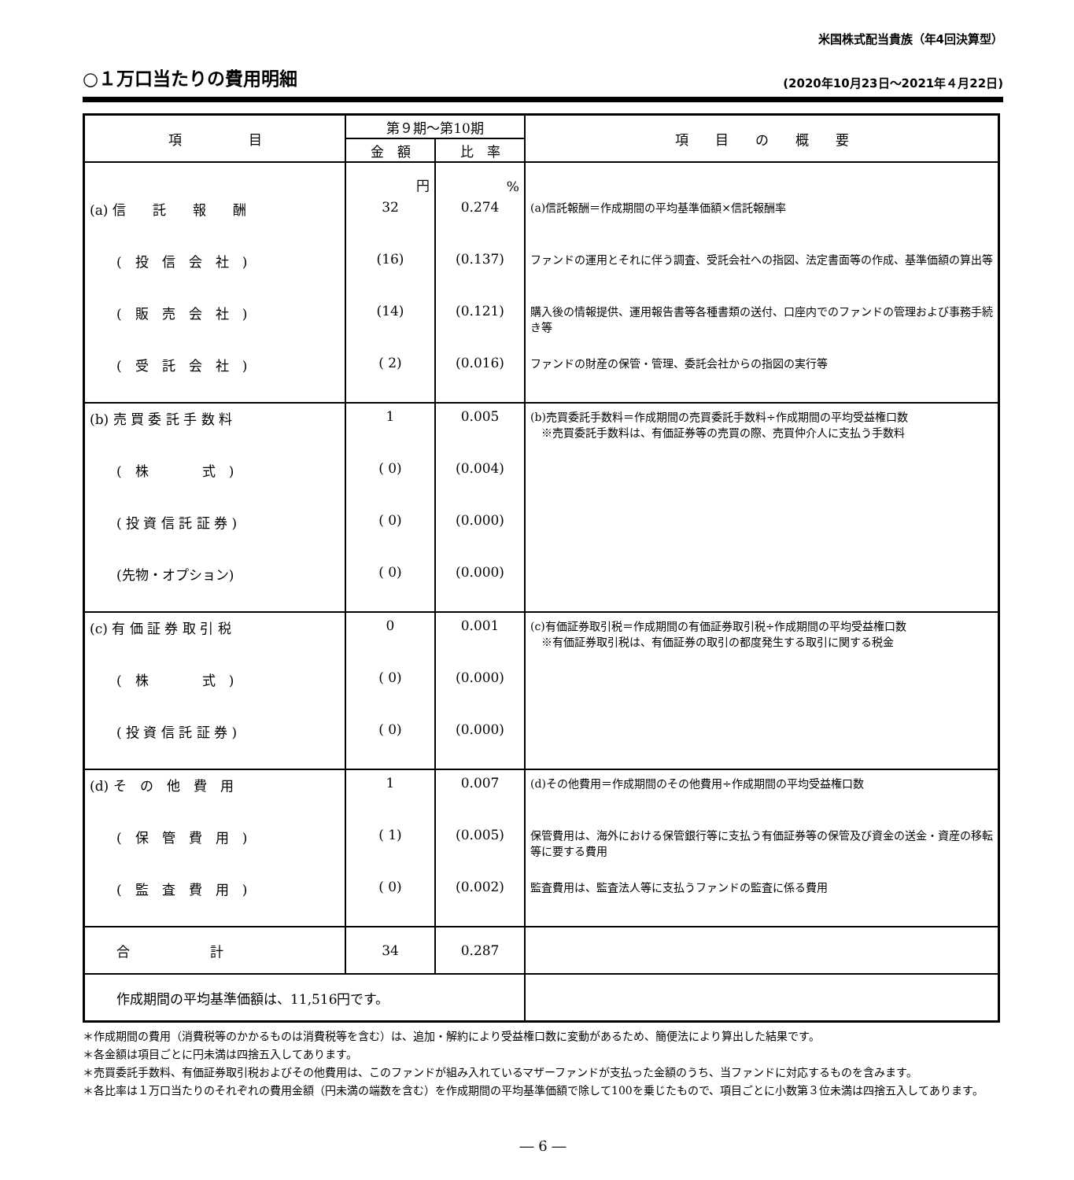米国株式配当貴族（年4回決算型）
○１万口当たりの費用明細
(2020年10月23日～2021年４月22日)
| 項 目 | 第９期～第10期 | | 項 目 の 概 要 |
| --- | --- | --- | --- |
| | 金 額 | 比 率 | |
| | 円 | % | |
| (a) 信 託 報 酬 | 32 | 0.274 | (a)信託報酬＝作成期間の平均基準価額×信託報酬率 |
| ( 投 信 会 社 ) | (16) | (0.137) | ファンドの運用とそれに伴う調査、受託会社への指図、法定書面等の作成、基準価額の算出等 |
| ( 販 売 会 社 ) | (14) | (0.121) | 購入後の情報提供、運用報告書等各種書類の送付、口座内でのファンドの管理および事務手続き等 |
| ( 受 託 会 社 ) | ( 2) | (0.016) | ファンドの財産の保管・管理、委託会社からの指図の実行等 |
| (b) 売 買 委 託 手 数 料 | 1 | 0.005 | (b)売買委託手数料＝作成期間の売買委託手数料÷作成期間の平均受益権口数 ※売買委託手数料は、有価証券等の売買の際、売買仲介人に支払う手数料 |
| ( 株 式 ) | ( 0) | (0.004) | |
| ( 投 資 信 託 証 券 ) | ( 0) | (0.000) | |
| (先物・オプション) | ( 0) | (0.000) | |
| (c) 有 価 証 券 取 引 税 | 0 | 0.001 | (c)有価証券取引税＝作成期間の有価証券取引税÷作成期間の平均受益権口数 ※有価証券取引税は、有価証券の取引の都度発生する取引に関する税金 |
| ( 株 式 ) | ( 0) | (0.000) | |
| ( 投 資 信 託 証 券 ) | ( 0) | (0.000) | |
| (d) そ の 他 費 用 | 1 | 0.007 | (d)その他費用＝作成期間のその他費用÷作成期間の平均受益権口数 |
| ( 保 管 費 用 ) | ( 1) | (0.005) | 保管費用は、海外における保管銀行等に支払う有価証券等の保管及び資金の送金・資産の移転等に要する費用 |
| ( 監 査 費 用 ) | ( 0) | (0.002) | 監査費用は、監査法人等に支払うファンドの監査に係る費用 |
| 合 計 | 34 | 0.287 | |
| 作成期間の平均基準価額は、11,516円です。 | | | |
＊作成期間の費用（消費税等のかかるものは消費税等を含む）は、追加・解約により受益権口数に変動があるため、簡便法により算出した結果です。
＊各金額は項目ごとに円未満は四捨五入してあります。
＊売買委託手数料、有価証券取引税およびその他費用は、このファンドが組み入れているマザーファンドが支払った金額のうち、当ファンドに対応するものを含みます。
＊各比率は１万口当たりのそれぞれの費用金額（円未満の端数を含む）を作成期間の平均基準価額で除して100を乗じたもので、項目ごとに小数第３位未満は四捨五入してあります。
― 6 ―